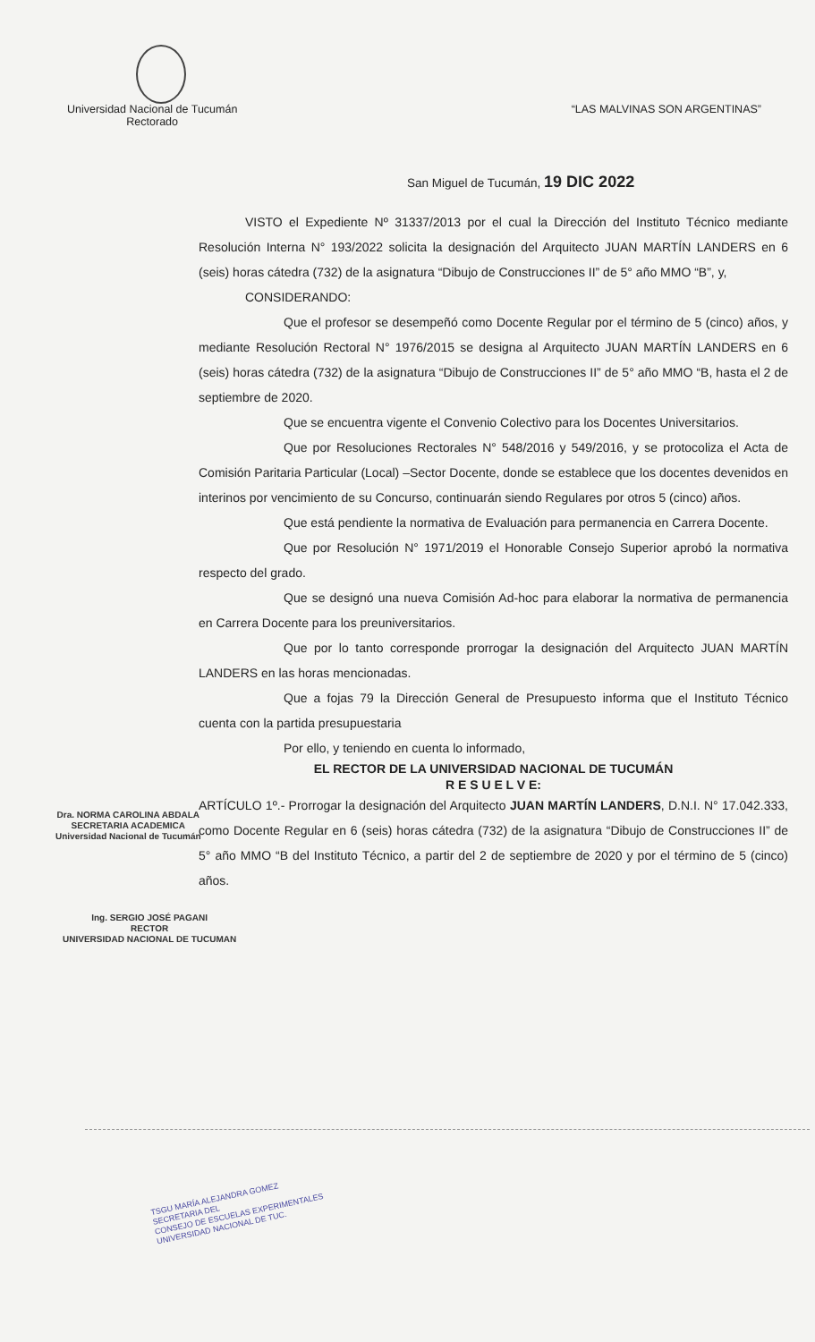Universidad Nacional de Tucumán
Rectorado
“LAS MALVINAS SON ARGENTINAS”
San Miguel de Tucumán, 19 DIC 2022
VISTO el Expediente Nº 31337/2013 por el cual la Dirección del Instituto Técnico mediante Resolución Interna N° 193/2022 solicita la designación del Arquitecto JUAN MARTÍN LANDERS en 6 (seis) horas cátedra (732) de la asignatura “Dibujo de Construcciones II” de 5° año MMO “B”, y,
CONSIDERANDO:
Que el profesor se desempeñó como Docente Regular por el término de 5 (cinco) años, y mediante Resolución Rectoral N° 1976/2015 se designa al Arquitecto JUAN MARTÍN LANDERS en 6 (seis) horas cátedra (732) de la asignatura “Dibujo de Construcciones II” de 5° año MMO “B, hasta el 2 de septiembre de 2020.
Que se encuentra vigente el Convenio Colectivo para los Docentes Universitarios.
Que por Resoluciones Rectorales N° 548/2016 y 549/2016, y se protocoliza el Acta de Comisión Paritaria Particular (Local) –Sector Docente, donde se establece que los docentes devenidos en interinos por vencimiento de su Concurso, continuarán siendo Regulares por otros 5 (cinco) años.
Que está pendiente la normativa de Evaluación para permanencia en Carrera Docente.
Que por Resolución N° 1971/2019 el Honorable Consejo Superior aprobó la normativa respecto del grado.
Que se designó una nueva Comisión Ad-hoc para elaborar la normativa de permanencia en Carrera Docente para los preuniversitarios.
Que por lo tanto corresponde prorrogar la designación del Arquitecto JUAN MARTÍN LANDERS en las horas mencionadas.
Que a fojas 79 la Dirección General de Presupuesto informa que el Instituto Técnico cuenta con la partida presupuestaria
Por ello, y teniendo en cuenta lo informado,
EL RECTOR DE LA UNIVERSIDAD NACIONAL DE TUCUMÁN
R E S U E L V E:
ARTÍCULO 1º.- Prorrogar la designación del Arquitecto JUAN MARTÍN LANDERS, D.N.I. N° 17.042.333, como Docente Regular en 6 (seis) horas cátedra (732) de la asignatura “Dibujo de Construcciones II” de 5° año MMO “B del Instituto Técnico, a partir del 2 de septiembre de 2020 y por el término de 5 (cinco) años.
Dra. NORMA CAROLINA ABDALA
SECRETARIA ACADEMICA
Universidad Nacional de Tucumán
Ing. SERGIO JOSÉ PAGANI
RECTOR
UNIVERSIDAD NACIONAL DE TUCUMAN
TSGU MARÍA ALEJANDRA GOMEZ
SECRETARIA DEL
CONSEJO DE ESCUELAS EXPERIMENTALES
UNIVERSIDAD NACIONAL DE TUC.